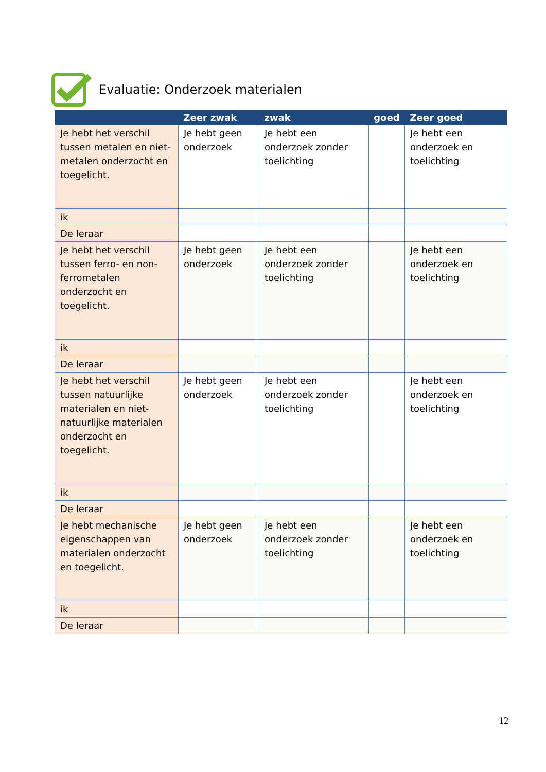Evaluatie: Onderzoek materialen
| | Zeer zwak | zwak | goed | Zeer goed |
| --- | --- | --- | --- | --- |
| Je hebt het verschil tussen metalen en niet-metalen onderzocht en toegelicht. | Je hebt geen onderzoek | Je hebt een onderzoek zonder toelichting | | Je hebt een onderzoek en toelichting |
| ik | | | | |
| De leraar | | | | |
| Je hebt het verschil tussen ferro- en non-ferrometalen onderzocht en toegelicht. | Je hebt geen onderzoek | Je hebt een onderzoek zonder toelichting | | Je hebt een onderzoek en toelichting |
| ik | | | | |
| De leraar | | | | |
| Je hebt het verschil tussen natuurlijke materialen en niet-natuurlijke materialen onderzocht en toegelicht. | Je hebt geen onderzoek | Je hebt een onderzoek zonder toelichting | | Je hebt een onderzoek en toelichting |
| ik | | | | |
| De leraar | | | | |
| Je hebt mechanische eigenschappen van materialen onderzocht en toegelicht. | Je hebt geen onderzoek | Je hebt een onderzoek zonder toelichting | | Je hebt een onderzoek en toelichting |
| ik | | | | |
| De leraar | | | | |
12